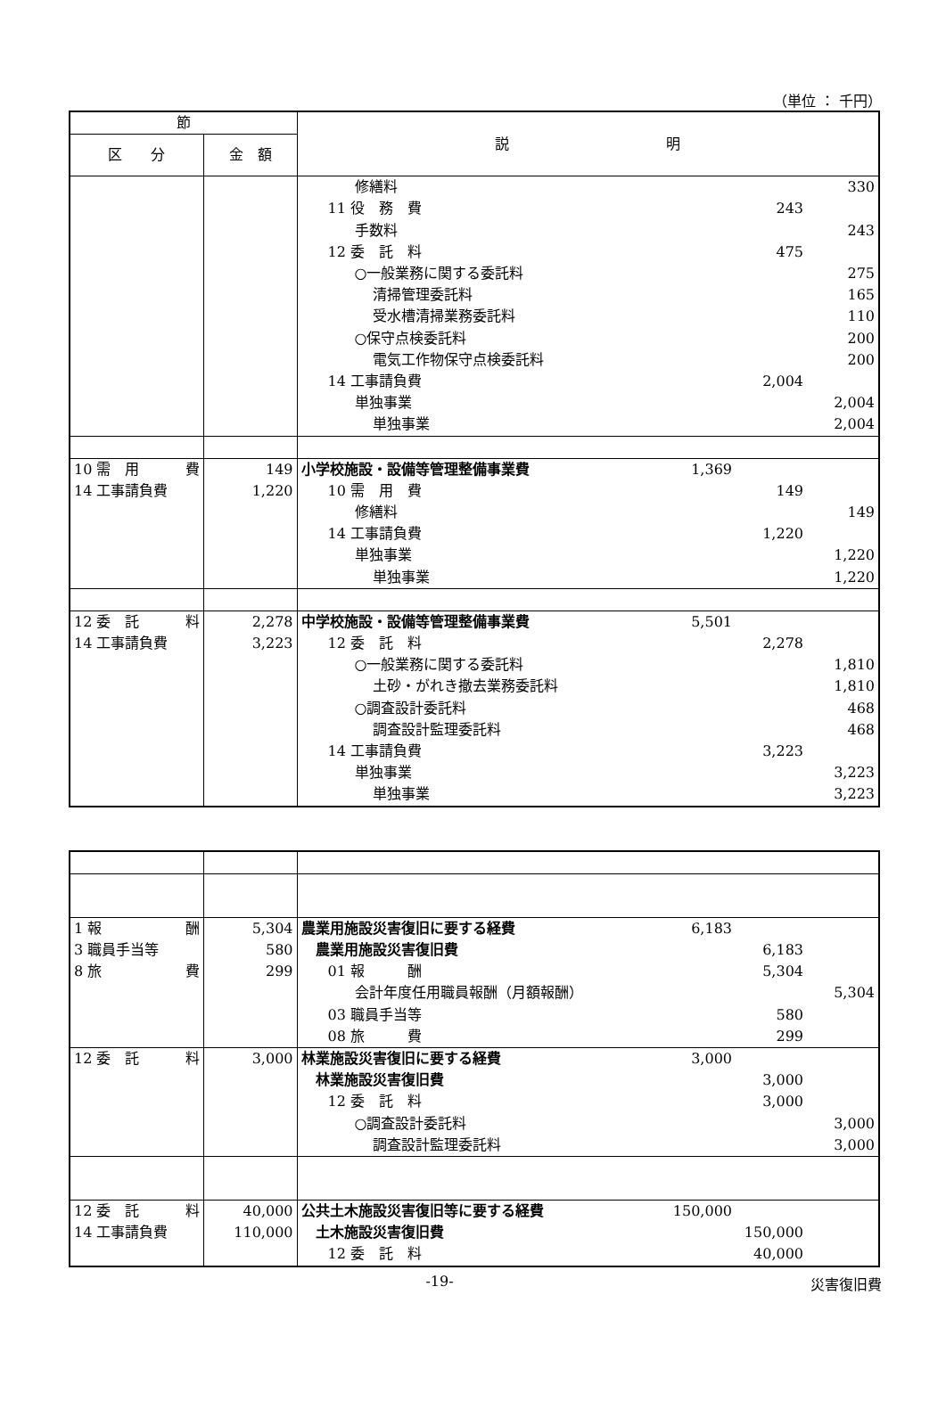（単位 ： 千円）
| 節 | | 説 明 |
| --- | --- | --- |
| 区 分 | 金 額 | |
| | | 修繕料 330 11 役 務 費 243 手数料 243 12 委 託 料 475 ○一般業務に関する委託料 275 清掃管理委託料 165 受水槽清掃業務委託料 110 ○保守点検委託料 200 電気工作物保守点検委託料 200 14 工事請負費 2,004 単独事業 2,004 単独事業 2,004 |
| 10 需 用 費 14 工事請負費 | 149 1,220 | 小学校施設・設備等管理整備事業費 1,369 10 需 用 費 149 修繕料 149 14 工事請負費 1,220 単独事業 1,220 単独事業 1,220 |
| 12 委 託 料 14 工事請負費 | 2,278 3,223 | 中学校施設・設備等管理整備事業費 5,501 12 委 託 料 2,278 ○一般業務に関する委託料 1,810 土砂・がれき撤去業務委託料 1,810 ○調査設計委託料 468 調査設計監理委託料 468 14 工事請負費 3,223 単独事業 3,223 単独事業 3,223 |
| 1 報 酬 3 職員手当等 8 旅 費 | 5,304 580 299 | 農業用施設災害復旧に要する経費 6,183 農業用施設災害復旧費 6,183 01 報 酬 5,304 会計年度任用職員報酬（月額報酬） 5,304 03 職員手当等 580 08 旅 費 299 |
| 12 委 託 料 | 3,000 | 林業施設災害復旧に要する経費 3,000 林業施設災害復旧費 3,000 12 委 託 料 3,000 ○調査設計委託料 3,000 調査設計監理委託料 3,000 |
| 12 委 託 料 14 工事請負費 | 40,000 110,000 | 公共土木施設災害復旧等に要する経費 150,000 土木施設災害復旧費 150,000 12 委 託 料 40,000 |
-19- 災害復旧費